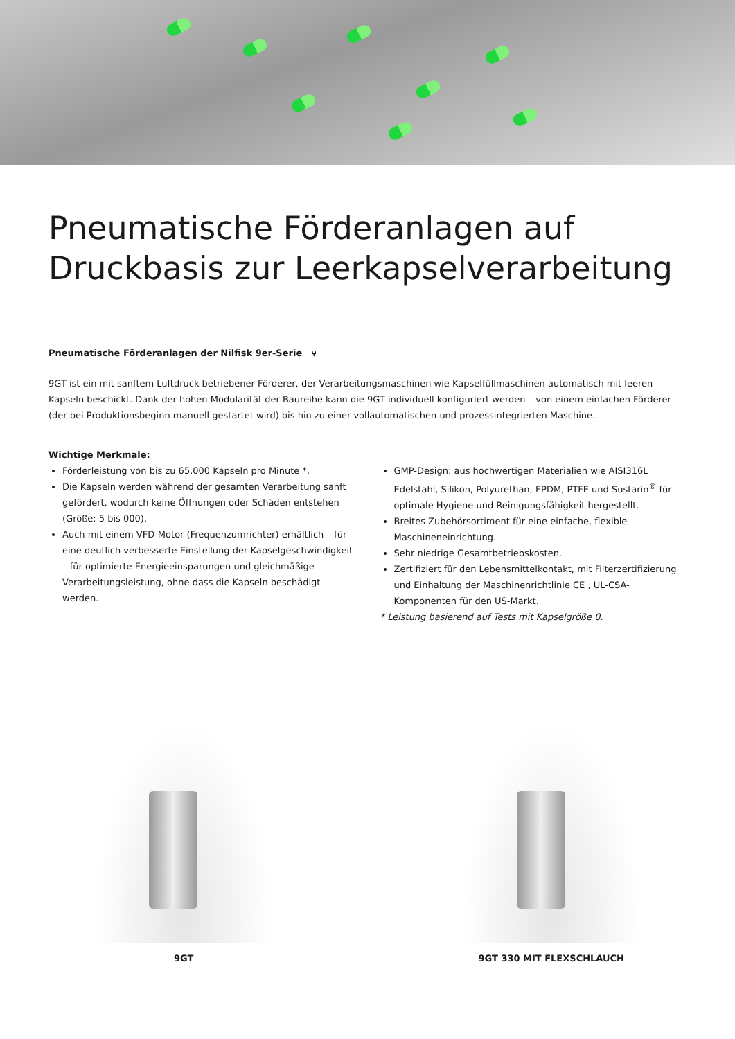Pneumatische Förderanlagen auf Druckbasis zur Leerkapselverarbeitung
Pneumatische Förderanlagen der Nilfisk 9er-Serie ⑂
9GT ist ein mit sanftem Luftdruck betriebener Förderer, der Verarbeitungsmaschinen wie Kapselfüllmaschinen automatisch mit leeren Kapseln beschickt. Dank der hohen Modularität der Baureihe kann die 9GT individuell konfiguriert werden – von einem einfachen Förderer (der bei Produktionsbeginn manuell gestartet wird) bis hin zu einer vollautomatischen und prozessintegrierten Maschine.
Wichtige Merkmale:
Förderleistung von bis zu 65.000 Kapseln pro Minute *.
Die Kapseln werden während der gesamten Verarbeitung sanft gefördert, wodurch keine Öffnungen oder Schäden entstehen (Größe: 5 bis 000).
Auch mit einem VFD-Motor (Frequenzumrichter) erhältlich – für eine deutlich verbesserte Einstellung der Kapselgeschwindigkeit – für optimierte Energieeinsparungen und gleichmäßige Verarbeitungsleistung, ohne dass die Kapseln beschädigt werden.
GMP-Design: aus hochwertigen Materialien wie AISI316L Edelstahl, Silikon, Polyurethan, EPDM, PTFE und Sustarin<sup>®</sup> für optimale Hygiene und Reinigungsfähigkeit hergestellt.
Breites Zubehörsortiment für eine einfache, flexible Maschineneinrichtung.
Sehr niedrige Gesamtbetriebskosten.
Zertifiziert für den Lebensmittelkontakt, mit Filterzertifizierung und Einhaltung der Maschinenrichtlinie CE , UL-CSA-Komponenten für den US-Markt.
* Leistung basierend auf Tests mit Kapselgröße 0.
9GT 9GT 330 MIT FLEXSCHLAUCH